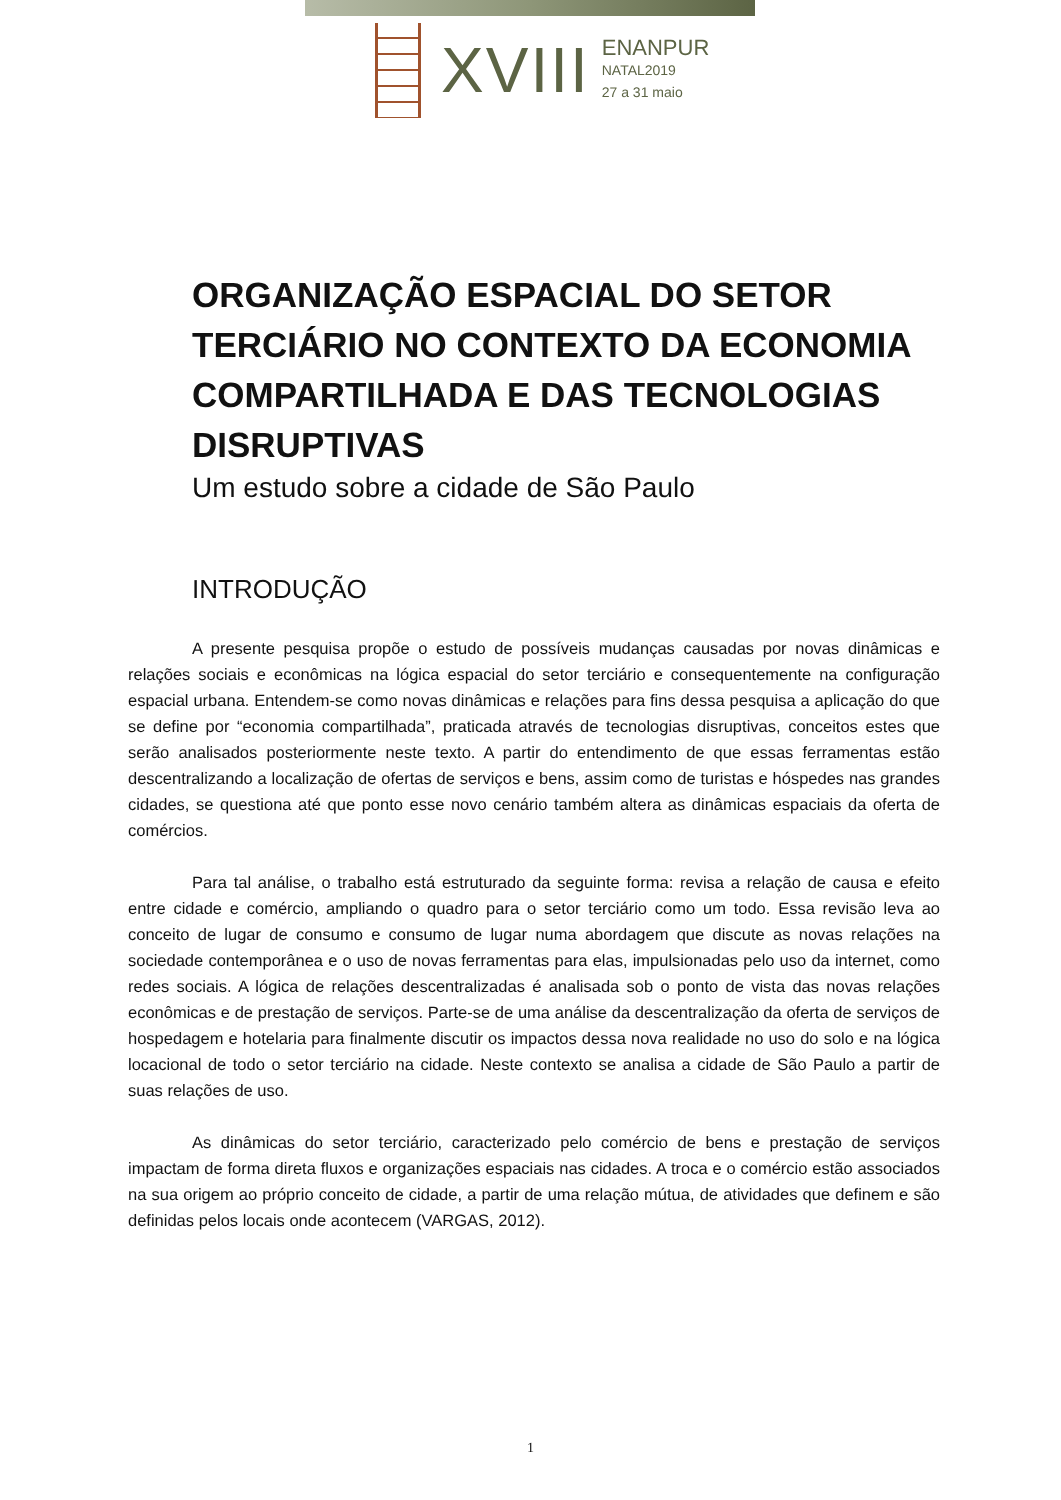XVIII
ENANPUR
NATAL2019
27 a 31 maio
ORGANIZAÇÃO ESPACIAL DO SETOR TERCIÁRIO NO CONTEXTO DA ECONOMIA COMPARTILHADA E DAS TECNOLOGIAS DISRUPTIVAS
Um estudo sobre a cidade de São Paulo
INTRODUÇÃO
A presente pesquisa propõe o estudo de possíveis mudanças causadas por novas dinâmicas e relações sociais e econômicas na lógica espacial do setor terciário e consequentemente na configuração espacial urbana. Entendem-se como novas dinâmicas e relações para fins dessa pesquisa a aplicação do que se define por “economia compartilhada”, praticada através de tecnologias disruptivas, conceitos estes que serão analisados posteriormente neste texto. A partir do entendimento de que essas ferramentas estão descentralizando a localização de ofertas de serviços e bens, assim como de turistas e hóspedes nas grandes cidades, se questiona até que ponto esse novo cenário também altera as dinâmicas espaciais da oferta de comércios.
Para tal análise, o trabalho está estruturado da seguinte forma: revisa a relação de causa e efeito entre cidade e comércio, ampliando o quadro para o setor terciário como um todo. Essa revisão leva ao conceito de lugar de consumo e consumo de lugar numa abordagem que discute as novas relações na sociedade contemporânea e o uso de novas ferramentas para elas, impulsionadas pelo uso da internet, como redes sociais. A lógica de relações descentralizadas é analisada sob o ponto de vista das novas relações econômicas e de prestação de serviços. Parte-se de uma análise da descentralização da oferta de serviços de hospedagem e hotelaria para finalmente discutir os impactos dessa nova realidade no uso do solo e na lógica locacional de todo o setor terciário na cidade. Neste contexto se analisa a cidade de São Paulo a partir de suas relações de uso.
As dinâmicas do setor terciário, caracterizado pelo comércio de bens e prestação de serviços impactam de forma direta fluxos e organizações espaciais nas cidades. A troca e o comércio estão associados na sua origem ao próprio conceito de cidade, a partir de uma relação mútua, de atividades que definem e são definidas pelos locais onde acontecem (VARGAS, 2012).
1